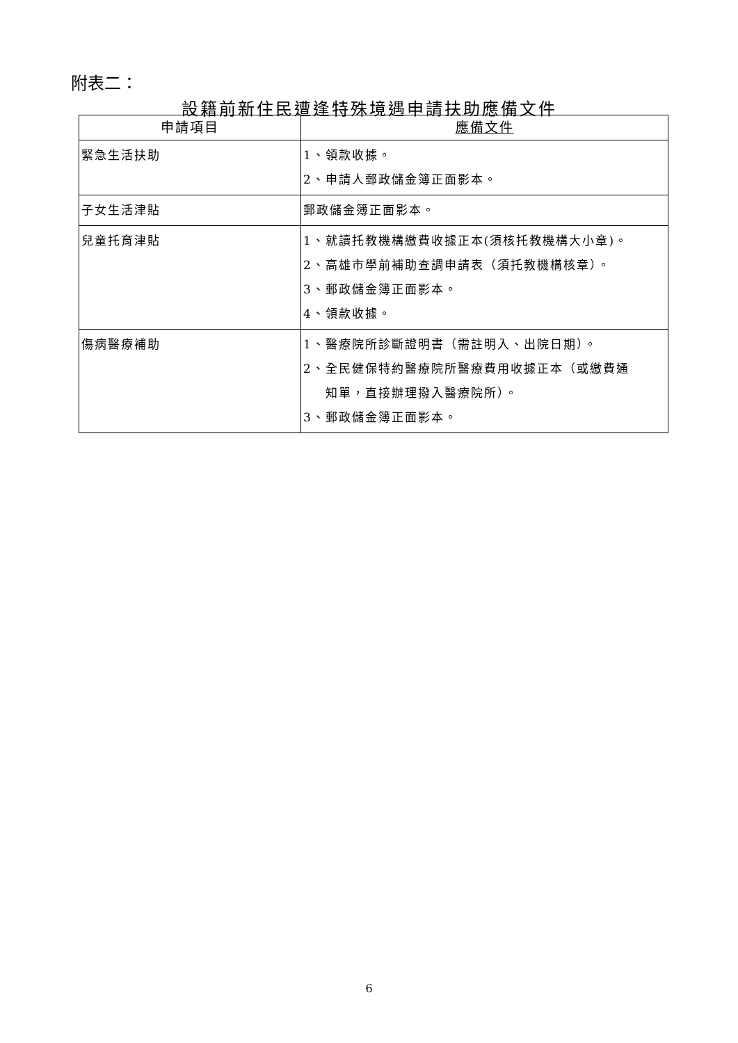附表二：
設籍前新住民遭逢特殊境遇申請扶助應備文件
| 申請項目 | 應備文件 |
| --- | --- |
| 緊急生活扶助 | 1、領款收據。 2、申請人郵政儲金簿正面影本。 |
| 子女生活津貼 | 郵政儲金簿正面影本。 |
| 兒童托育津貼 | 1、就讀托教機構繳費收據正本(須核托教機構大小章)。 2、高雄市學前補助查調申請表（須托教機構核章）。 3、郵政儲金簿正面影本。 4、領款收據。 |
| 傷病醫療補助 | 1、醫療院所診斷證明書（需註明入、出院日期）。 2、全民健保特約醫療院所醫療費用收據正本（或繳費通 知單，直接辦理撥入醫療院所）。 3、郵政儲金簿正面影本。 |
6